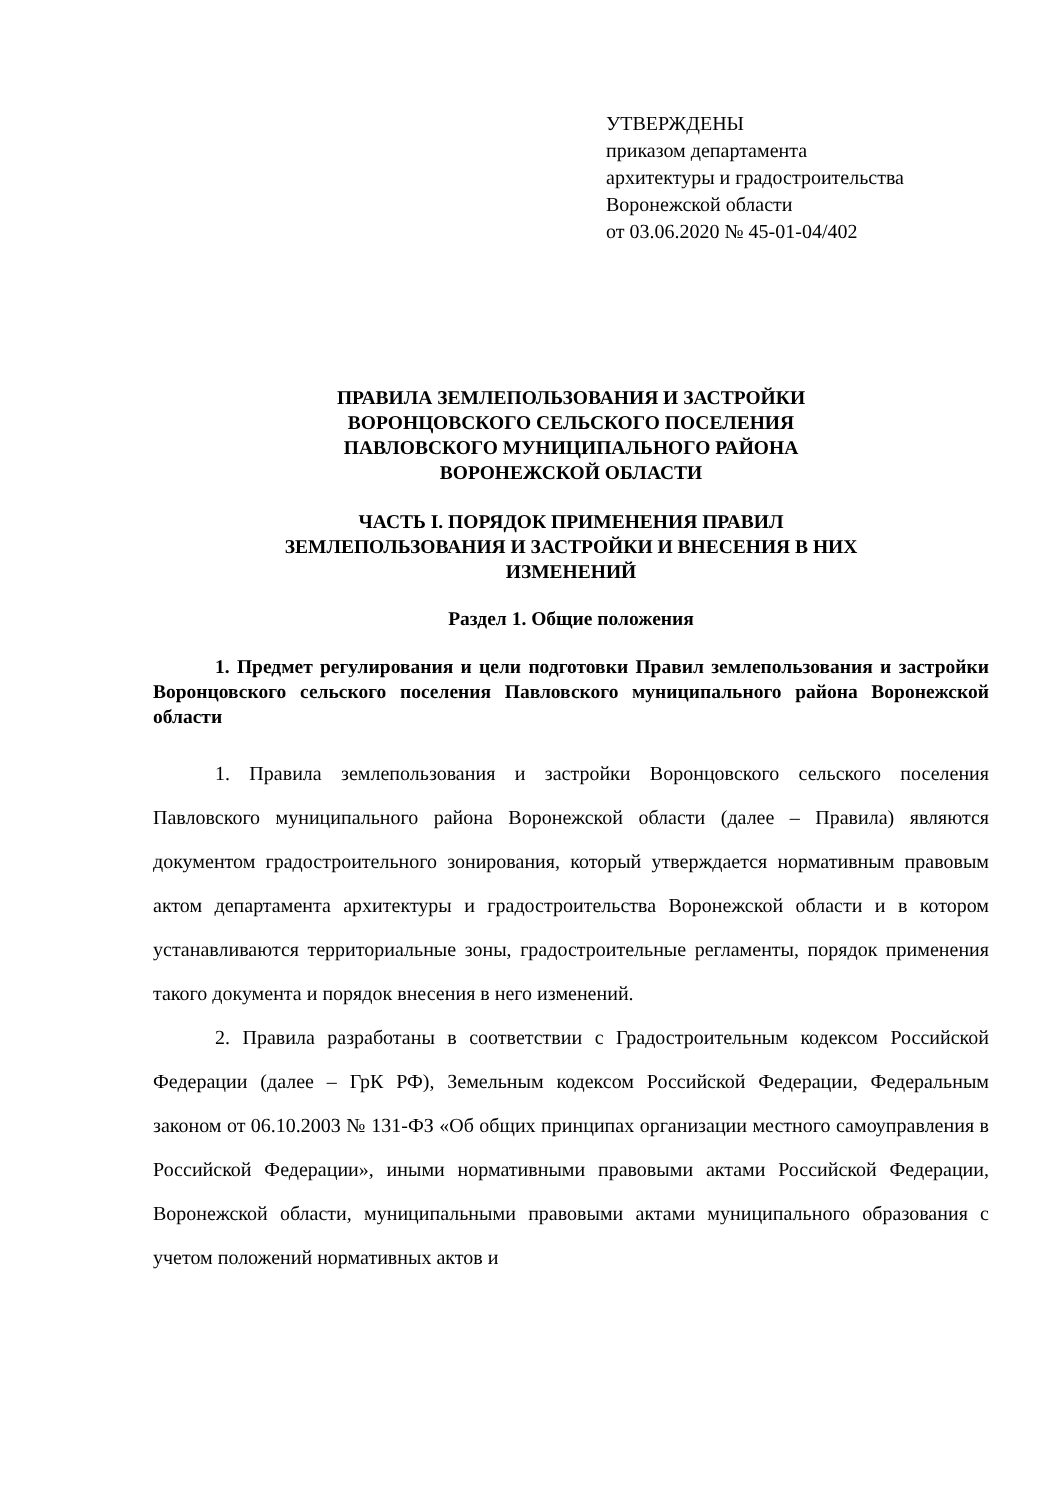УТВЕРЖДЕНЫ
приказом департамента
архитектуры и градостроительства
Воронежской области
от 03.06.2020 № 45-01-04/402
ПРАВИЛА ЗЕМЛЕПОЛЬЗОВАНИЯ И ЗАСТРОЙКИ
ВОРОНЦОВСКОГО СЕЛЬСКОГО ПОСЕЛЕНИЯ
ПАВЛОВСКОГО МУНИЦИПАЛЬНОГО РАЙОНА
ВОРОНЕЖСКОЙ ОБЛАСТИ
ЧАСТЬ I. ПОРЯДОК ПРИМЕНЕНИЯ ПРАВИЛ
ЗЕМЛЕПОЛЬЗОВАНИЯ И ЗАСТРОЙКИ И ВНЕСЕНИЯ В НИХ
ИЗМЕНЕНИЙ
Раздел 1. Общие положения
1. Предмет регулирования и цели подготовки Правил землепользования и застройки Воронцовского сельского поселения Павловского муниципального района Воронежской области
1. Правила землепользования и застройки Воронцовского сельского поселения Павловского муниципального района Воронежской области (далее – Правила) являются документом градостроительного зонирования, который утверждается нормативным правовым актом департамента архитектуры и градостроительства Воронежской области и в котором устанавливаются территориальные зоны, градостроительные регламенты, порядок применения такого документа и порядок внесения в него изменений.
2. Правила разработаны в соответствии с Градостроительным кодексом Российской Федерации (далее – ГрК РФ), Земельным кодексом Российской Федерации, Федеральным законом от 06.10.2003 № 131-ФЗ «Об общих принципах организации местного самоуправления в Российской Федерации», иными нормативными правовыми актами Российской Федерации, Воронежской области, муниципальными правовыми актами муниципального образования с учетом положений нормативных актов и